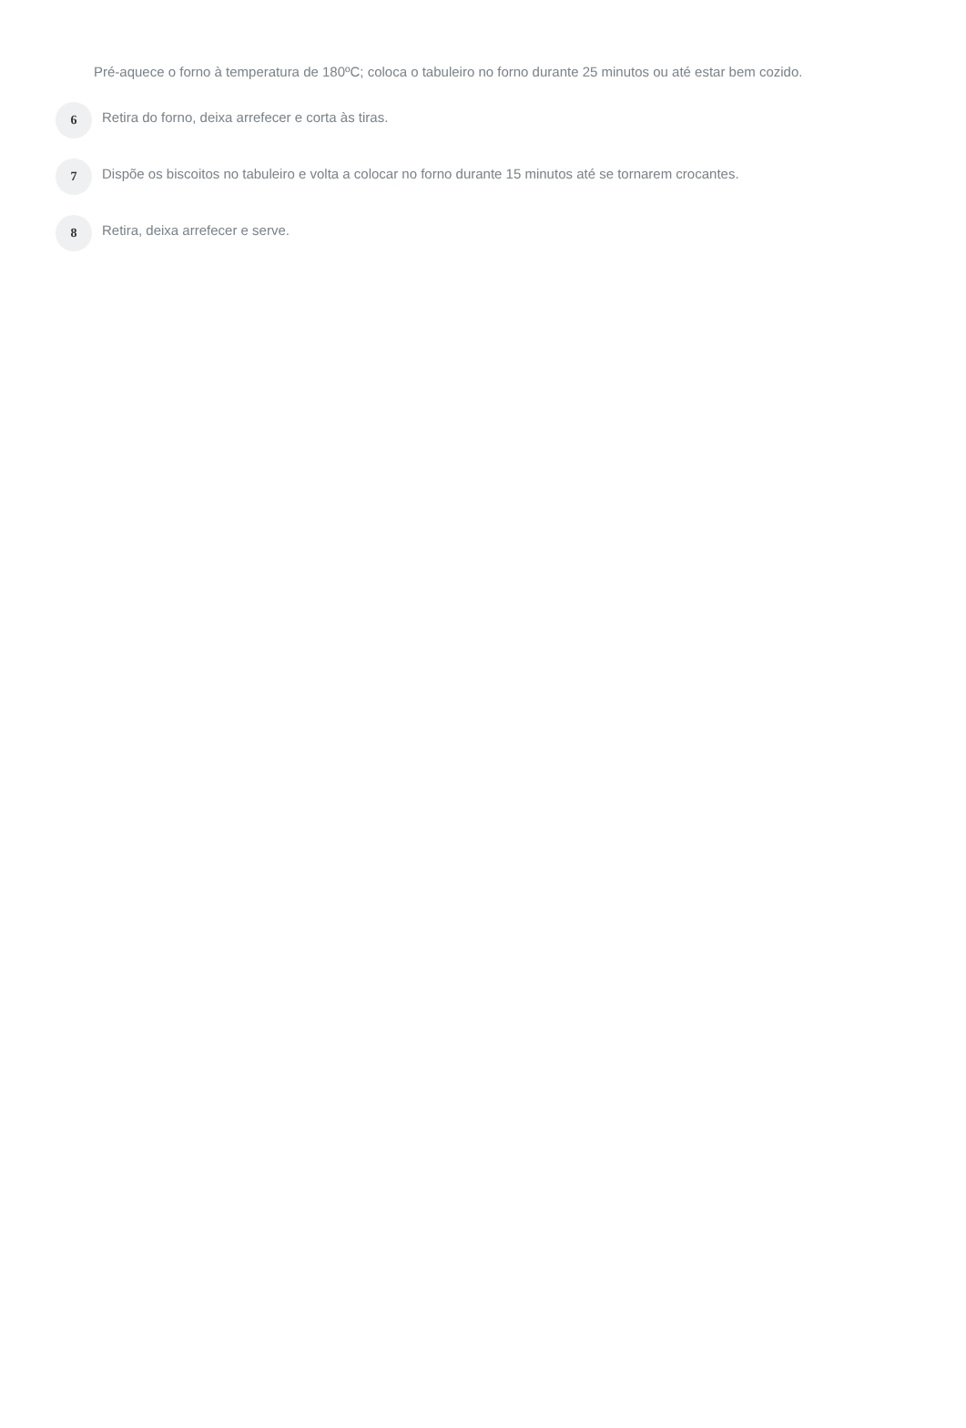Pré-aquece o forno à temperatura de 180ºC; coloca o tabuleiro no forno durante 25 minutos ou até estar bem cozido.
6
Retira do forno, deixa arrefecer e corta às tiras.
7
Dispõe os biscoitos no tabuleiro e volta a colocar no forno durante 15 minutos até se tornarem crocantes.
8
Retira, deixa arrefecer e serve.